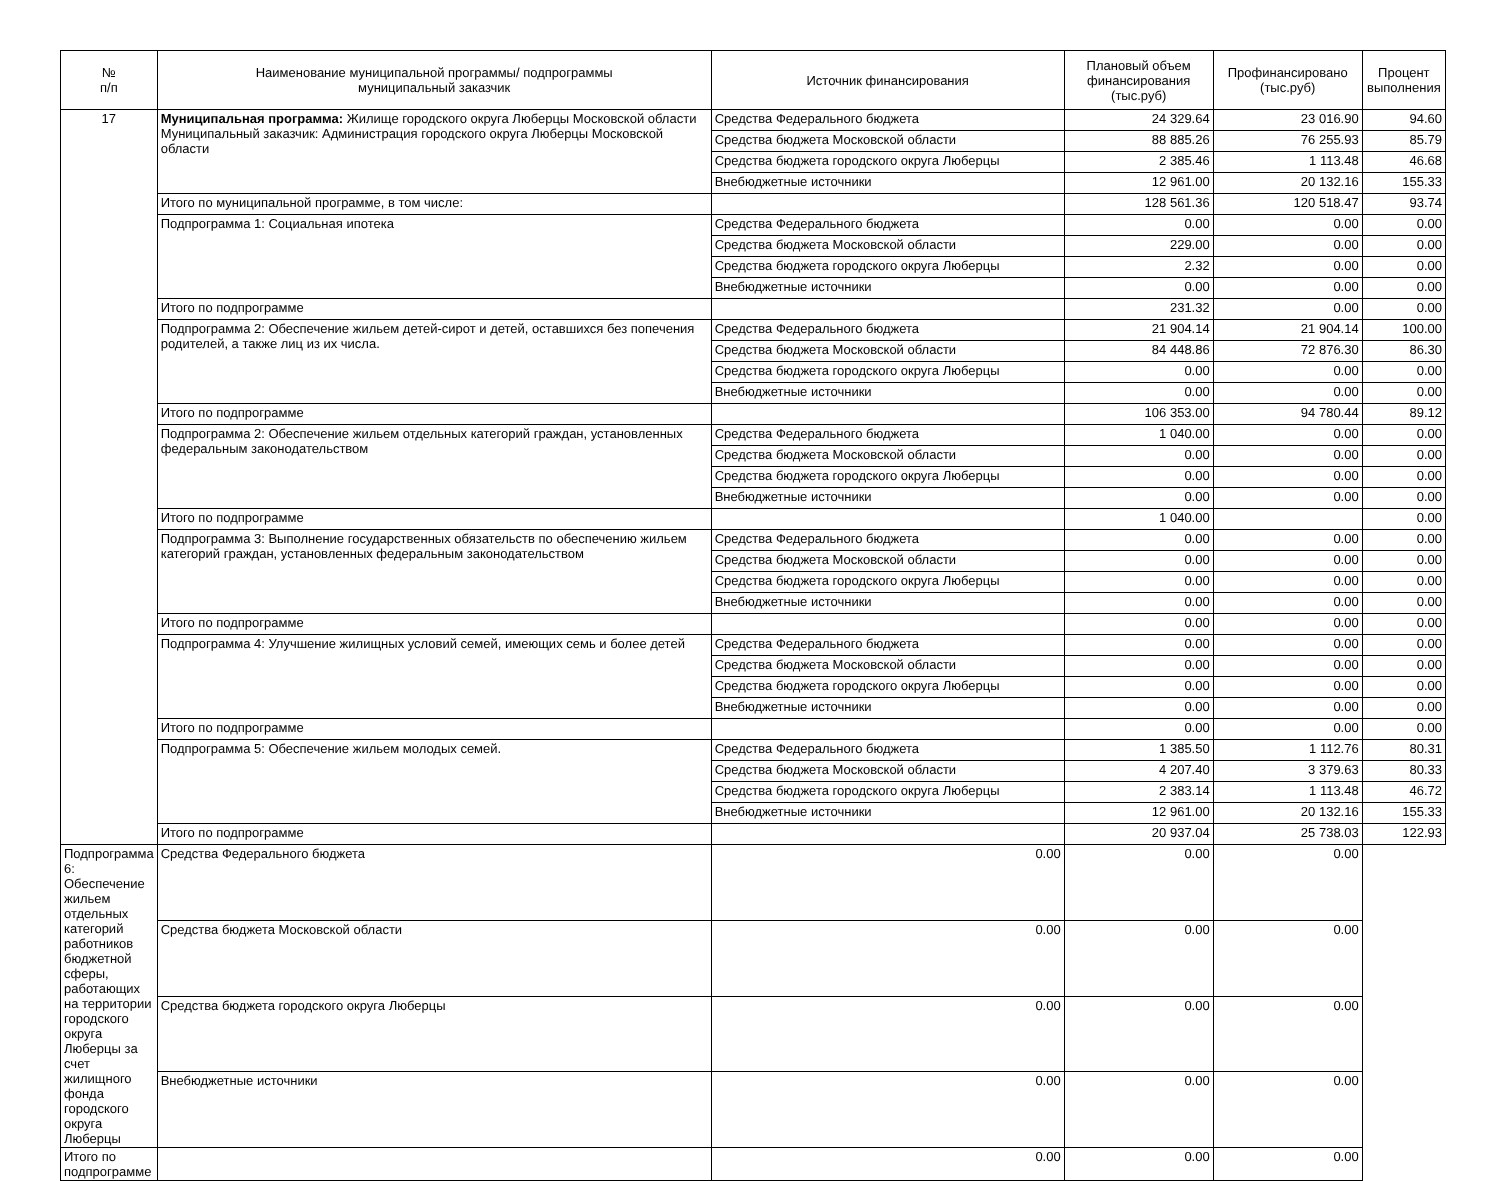| № п/п | Наименование муниципальной программы/ подпрограммы муниципальный заказчик | Источник финансирования | Плановый объем финансирования (тыс.руб) | Профинансировано (тыс.руб) | Процент выполнения |
| --- | --- | --- | --- | --- | --- |
| 17 | Муниципальная программа: Жилище городского округа Люберцы Московской области Муниципальный заказчик: Администрация городского округа Люберцы Московской области | Средства Федерального бюджета | 24 329.64 | 23 016.90 | 94.60 |
| | | Средства бюджета Московской области | 88 885.26 | 76 255.93 | 85.79 |
| | | Средства бюджета городского округа Люберцы | 2 385.46 | 1 113.48 | 46.68 |
| | | Внебюджетные источники | 12 961.00 | 20 132.16 | 155.33 |
| | Итого по муниципальной программе, в том числе: | | 128 561.36 | 120 518.47 | 93.74 |
| | Подпрограмма 1: Социальная ипотека | Средства Федерального бюджета | 0.00 | 0.00 | 0.00 |
| | | Средства бюджета Московской области | 229.00 | 0.00 | 0.00 |
| | | Средства бюджета городского округа Люберцы | 2.32 | 0.00 | 0.00 |
| | | Внебюджетные источники | 0.00 | 0.00 | 0.00 |
| | Итого по подпрограмме | | 231.32 | 0.00 | 0.00 |
| | Подпрограмма 2: Обеспечение жильем детей-сирот и детей, оставшихся без попечения родителей, а также лиц из их числа. | Средства Федерального бюджета | 21 904.14 | 21 904.14 | 100.00 |
| | | Средства бюджета Московской области | 84 448.86 | 72 876.30 | 86.30 |
| | | Средства бюджета городского округа Люберцы | 0.00 | 0.00 | 0.00 |
| | | Внебюджетные источники | 0.00 | 0.00 | 0.00 |
| | Итого по подпрограмме | | 106 353.00 | 94 780.44 | 89.12 |
| | Подпрограмма 2: Обеспечение жильем отдельных категорий граждан, установленных федеральным законодательством | Средства Федерального бюджета | 1 040.00 | 0.00 | 0.00 |
| | | Средства бюджета Московской области | 0.00 | 0.00 | 0.00 |
| | | Средства бюджета городского округа Люберцы | 0.00 | 0.00 | 0.00 |
| | | Внебюджетные источники | 0.00 | 0.00 | 0.00 |
| | Итого по подпрограмме | | 1 040.00 | | 0.00 |
| | Подпрограмма 3: Выполнение государственных обязательств по обеспечению жильем категорий граждан, установленных федеральным законодательством | Средства Федерального бюджета | 0.00 | 0.00 | 0.00 |
| | | Средства бюджета Московской области | 0.00 | 0.00 | 0.00 |
| | | Средства бюджета городского округа Люберцы | 0.00 | 0.00 | 0.00 |
| | | Внебюджетные источники | 0.00 | 0.00 | 0.00 |
| | Итого по подпрограмме | | 0.00 | 0.00 | 0.00 |
| | Подпрограмма 4: Улучшение жилищных условий семей, имеющих семь и более детей | Средства Федерального бюджета | 0.00 | 0.00 | 0.00 |
| | | Средства бюджета Московской области | 0.00 | 0.00 | 0.00 |
| | | Средства бюджета городского округа Люберцы | 0.00 | 0.00 | 0.00 |
| | | Внебюджетные источники | 0.00 | 0.00 | 0.00 |
| | Итого по подпрограмме | | 0.00 | 0.00 | 0.00 |
| | Подпрограмма 5: Обеспечение жильем молодых семей. | Средства Федерального бюджета | 1 385.50 | 1 112.76 | 80.31 |
| | | Средства бюджета Московской области | 4 207.40 | 3 379.63 | 80.33 |
| | | Средства бюджета городского округа Люберцы | 2 383.14 | 1 113.48 | 46.72 |
| | | Внебюджетные источники | 12 961.00 | 20 132.16 | 155.33 |
| | Итого по подпрограмме | | 20 937.04 | 25 738.03 | 122.93 |
| | Подпрограмма 6: Обеспечение жильем отдельных категорий работников бюджетной сферы, работающих на территории городского округа Люберцы за счет жилищного фонда городского округа Люберцы | Средства Федерального бюджета | 0.00 | 0.00 | 0.00 |
| | | Средства бюджета Московской области | 0.00 | 0.00 | 0.00 |
| | | Средства бюджета городского округа Люберцы | 0.00 | 0.00 | 0.00 |
| | | Внебюджетные источники | 0.00 | 0.00 | 0.00 |
| | Итого по подпрограмме | | 0.00 | 0.00 | 0.00 |